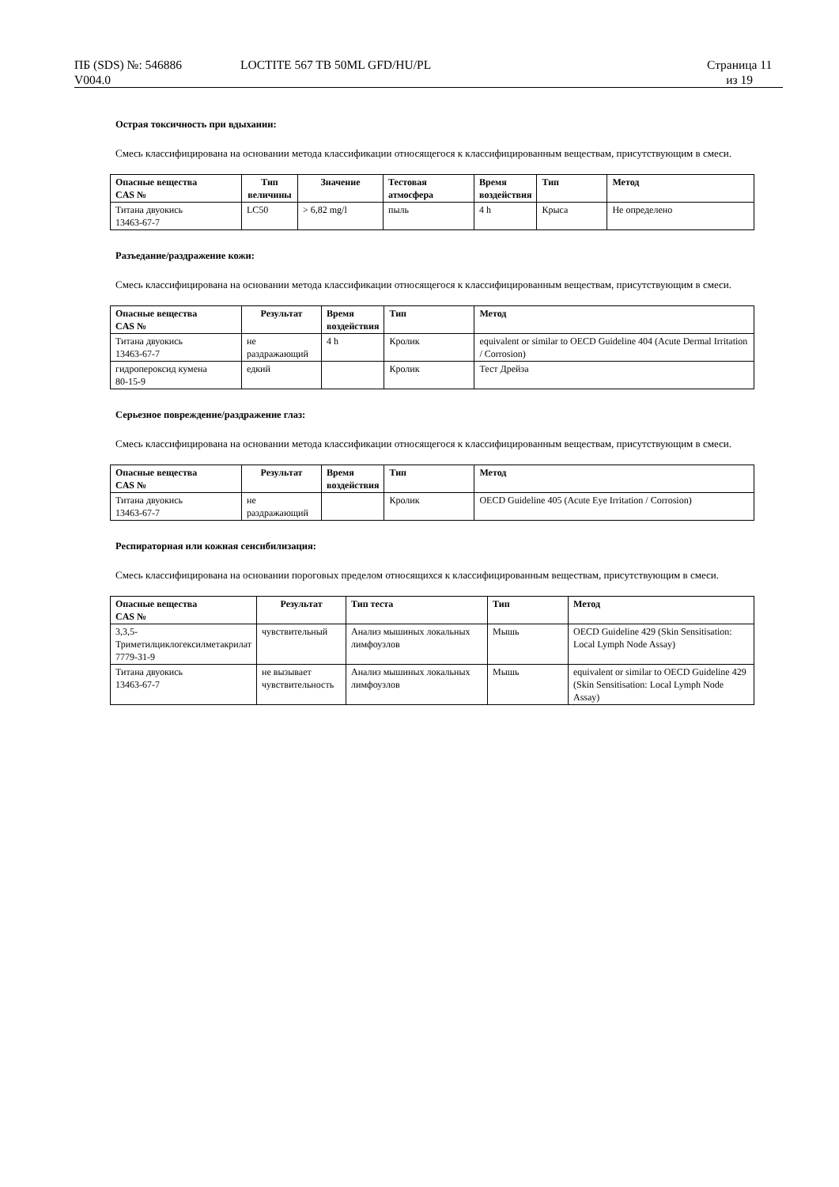ПБ (SDS) №: 546886
V004.0
LOCTITE 567 TB 50ML GFD/HU/PL Страница 11
из 19
Острая токсичность при вдыхании:
Смесь классифицирована на основании метода классификации относящегося к классифицированным веществам, присутствующим в смеси.
| Опасные вещества CAS № | Тип величины | Значение | Тестовая атмосфера | Время воздействия | Тип | Метод |
| --- | --- | --- | --- | --- | --- | --- |
| Титана двуокись 13463-67-7 | LC50 | > 6,82 mg/l | пыль | 4 h | Крыса | Не определено |
Разъедание/раздражение кожи:
Смесь классифицирована на основании метода классификации относящегося к классифицированным веществам, присутствующим в смеси.
| Опасные вещества CAS № | Результат | Время воздействия | Тип | Метод |
| --- | --- | --- | --- | --- |
| Титана двуокись 13463-67-7 | не раздражающий | 4 h | Кролик | equivalent or similar to OECD Guideline 404 (Acute Dermal Irritation / Corrosion) |
| гидропероксид кумена 80-15-9 | едкий | | Кролик | Тест Дрейза |
Серьезное повреждение/раздражение глаз:
Смесь классифицирована на основании метода классификации относящегося к классифицированным веществам, присутствующим в смеси.
| Опасные вещества CAS № | Результат | Время воздействия | Тип | Метод |
| --- | --- | --- | --- | --- |
| Титана двуокись 13463-67-7 | не раздражающий | | Кролик | OECD Guideline 405 (Acute Eye Irritation / Corrosion) |
Респираторная или кожная сенсибилизация:
Смесь классифицирована на основании пороговых пределом относящихся к классифицированным веществам, присутствующим в смеси.
| Опасные вещества CAS № | Результат | Тип теста | Тип | Метод |
| --- | --- | --- | --- | --- |
| 3,3,5-Триметилциклогексилметакрилат 7779-31-9 | чувствительный | Анализ мышиных локальных лимфоузлов | Мышь | OECD Guideline 429 (Skin Sensitisation: Local Lymph Node Assay) |
| Титана двуокись 13463-67-7 | не вызывает чувствительность | Анализ мышиных локальных лимфоузлов | Мышь | equivalent or similar to OECD Guideline 429 (Skin Sensitisation: Local Lymph Node Assay) |